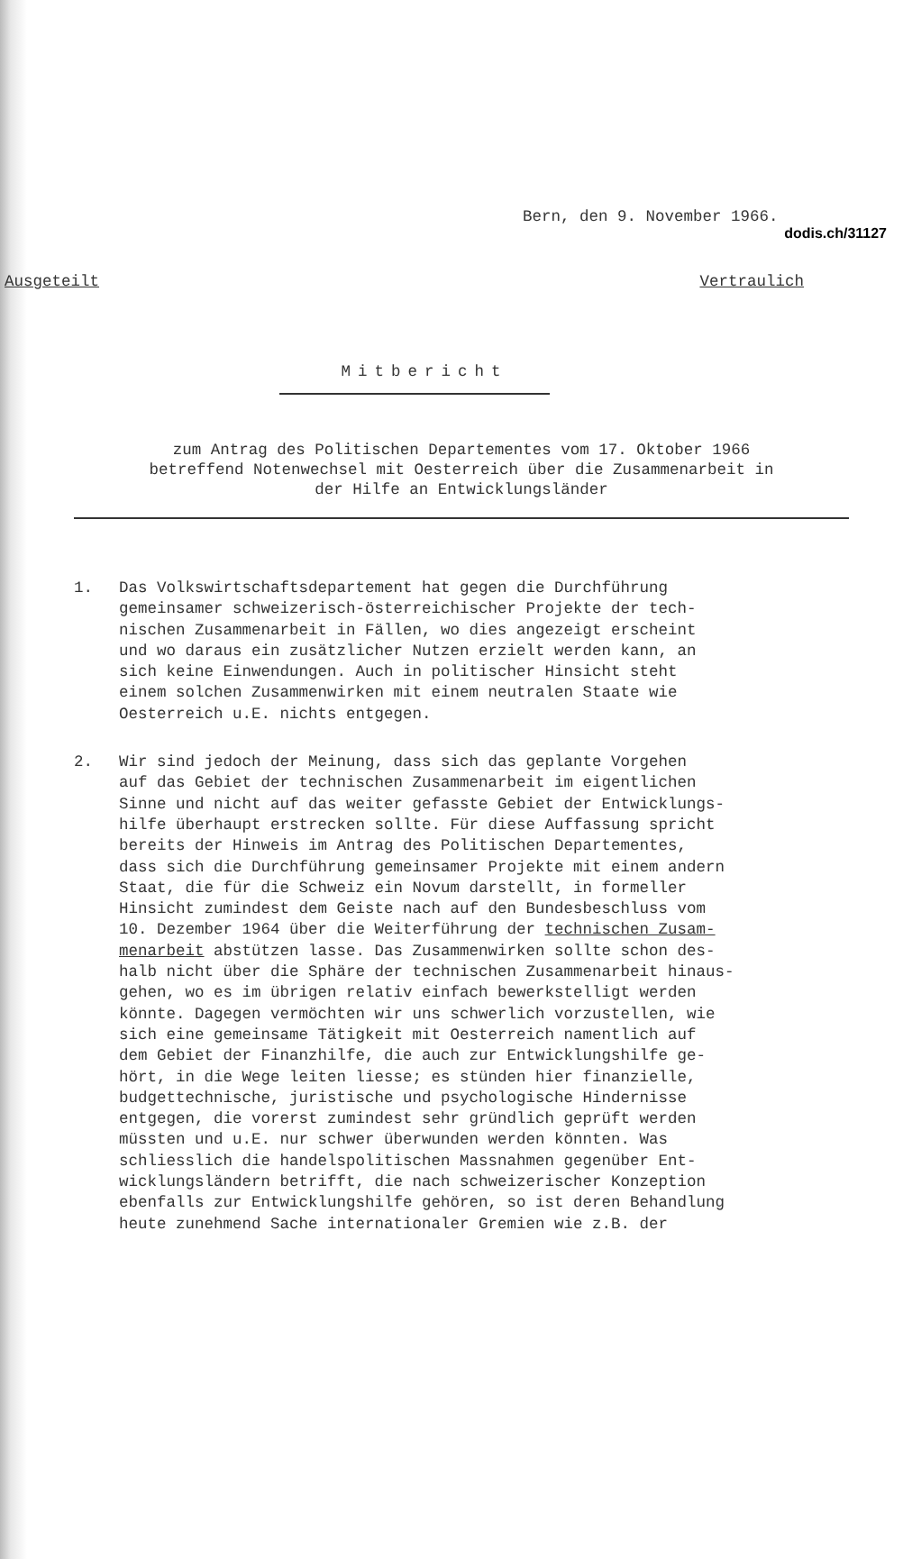dodis.ch/31127
Bern, den 9. November 1966.
Ausgeteilt Vertraulich
Mitbericht
zum Antrag des Politischen Departementes vom 17. Oktober 1966
betreffend Notenwechsel mit Oesterreich über die Zusammenarbeit in
der Hilfe an Entwicklungsländer
1. Das Volkswirtschaftsdepartement hat gegen die Durchführung
gemeinsamer schweizerisch-österreichischer Projekte der tech-
nischen Zusammenarbeit in Fällen, wo dies angezeigt erscheint
und wo daraus ein zusätzlicher Nutzen erzielt werden kann, an
sich keine Einwendungen. Auch in politischer Hinsicht steht
einem solchen Zusammenwirken mit einem neutralen Staate wie
Oesterreich u.E. nichts entgegen.
2. Wir sind jedoch der Meinung, dass sich das geplante Vorgehen
auf das Gebiet der technischen Zusammenarbeit im eigentlichen
Sinne und nicht auf das weiter gefasste Gebiet der Entwicklungs-
hilfe überhaupt erstrecken sollte. Für diese Auffassung spricht
bereits der Hinweis im Antrag des Politischen Departementes,
dass sich die Durchführung gemeinsamer Projekte mit einem andern
Staat, die für die Schweiz ein Novum darstellt, in formeller
Hinsicht zumindest dem Geiste nach auf den Bundesbeschluss vom
10. Dezember 1964 über die Weiterführung der technischen Zusam-
menarbeit abstützen lasse. Das Zusammenwirken sollte schon des-
halb nicht über die Sphäre der technischen Zusammenarbeit hinaus-
gehen, wo es im übrigen relativ einfach bewerkstelligt werden
könnte. Dagegen vermöchten wir uns schwerlich vorzustellen, wie
sich eine gemeinsame Tätigkeit mit Oesterreich namentlich auf
dem Gebiet der Finanzhilfe, die auch zur Entwicklungshilfe ge-
hört, in die Wege leiten liesse; es stünden hier finanzielle,
budgettechnische, juristische und psychologische Hindernisse
entgegen, die vorerst zumindest sehr gründlich geprüft werden
müssten und u.E. nur schwer überwunden werden könnten. Was
schliesslich die handelspolitischen Massnahmen gegenüber Ent-
wicklungsländern betrifft, die nach schweizerischer Konzeption
ebenfalls zur Entwicklungshilfe gehören, so ist deren Behandlung
heute zunehmend Sache internationaler Gremien wie z.B. der